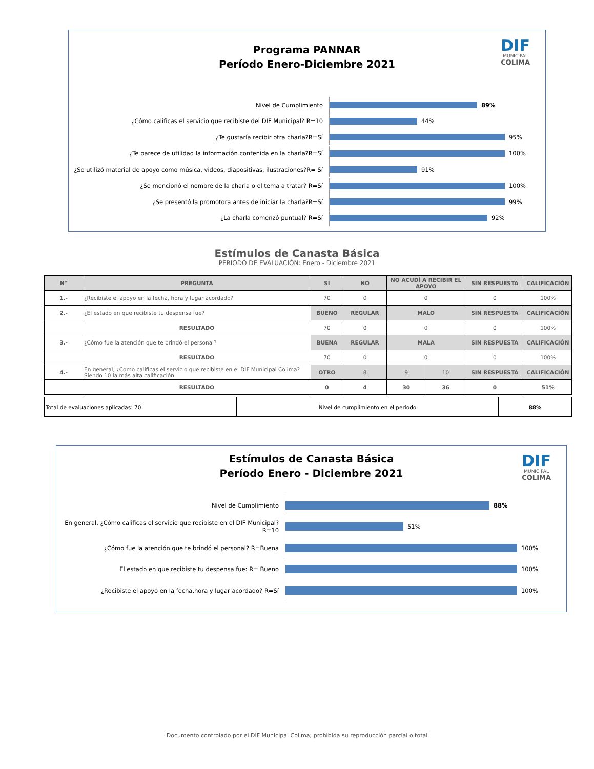DIF
MUNICIPAL
COLIMA
Programa PANNAR
Período Enero-Diciembre 2021
Nivel de Cumplimiento
89%
¿Cómo calificas el servicio que recibiste del DIF Municipal? R=10
44%
¿Te gustaría recibir otra charla?R=Sí
95%
¿Te parece de utilidad la información contenida en la charla?R=Sí
100%
¿Se utilizó material de apoyo como música, videos, diapositivas, ilustraciones?R= Sí
91%
¿Se mencionó el nombre de la charla o el tema a tratar? R=Sí
100%
¿Se presentó la promotora antes de iniciar la charla?R=Sí
99%
¿La charla comenzó puntual? R=Sí
92%
Estímulos de Canasta Básica
PERIODO DE EVALUACIÓN: Enero - Diciembre 2021
| N° | PREGUNTA | SI | NO | NO ACUDÍ A RECIBIR EL APOYO | | SIN RESPUESTA | CALIFICACIÓN |
| --- | --- | --- | --- | --- | --- | --- | --- |
| 1.- | ¿Recibiste el apoyo en la fecha, hora y lugar acordado? | 70 | 0 | 0 | | 0 | 100% |
| 2.- | ¿El estado en que recibiste tu despensa fue? | BUENO | REGULAR | MALO | | SIN RESPUESTA | CALIFICACIÓN |
| | RESULTADO | 70 | 0 | 0 | | 0 | 100% |
| 3.- | ¿Cómo fue la atención que te brindó el personal? | BUENA | REGULAR | MALA | | SIN RESPUESTA | CALIFICACIÓN |
| | RESULTADO | 70 | 0 | 0 | | 0 | 100% |
| 4.- | En general, ¿Como calificas el servicio que recibiste en el DIF Municipal Colima? Siendo 10 la más alta calificación | OTRO | 8 | 9 | 10 | SIN RESPUESTA | CALIFICACIÓN |
| | RESULTADO | 0 | 4 | 30 | 36 | 0 | 51% |
| Total de evaluaciones aplicadas: 70 | Nivel de cumplimiento en el periodo | 88% |
DIF
MUNICIPAL
COLIMA
Estímulos de Canasta Básica
Período Enero - Diciembre 2021
Nivel de Cumplimiento
88%
En general, ¿Cómo calificas el servicio que recibiste en el DIF Municipal?R=10
51%
¿Cómo fue la atención que te brindó el personal? R=Buena
100%
El estado en que recibiste tu despensa fue: R= Bueno
100%
¿Recibiste el apoyo en la fecha,hora y lugar acordado? R=Sí
100%
Documento controlado por el DIF Municipal Colima; prohibida su reproducción parcial o total